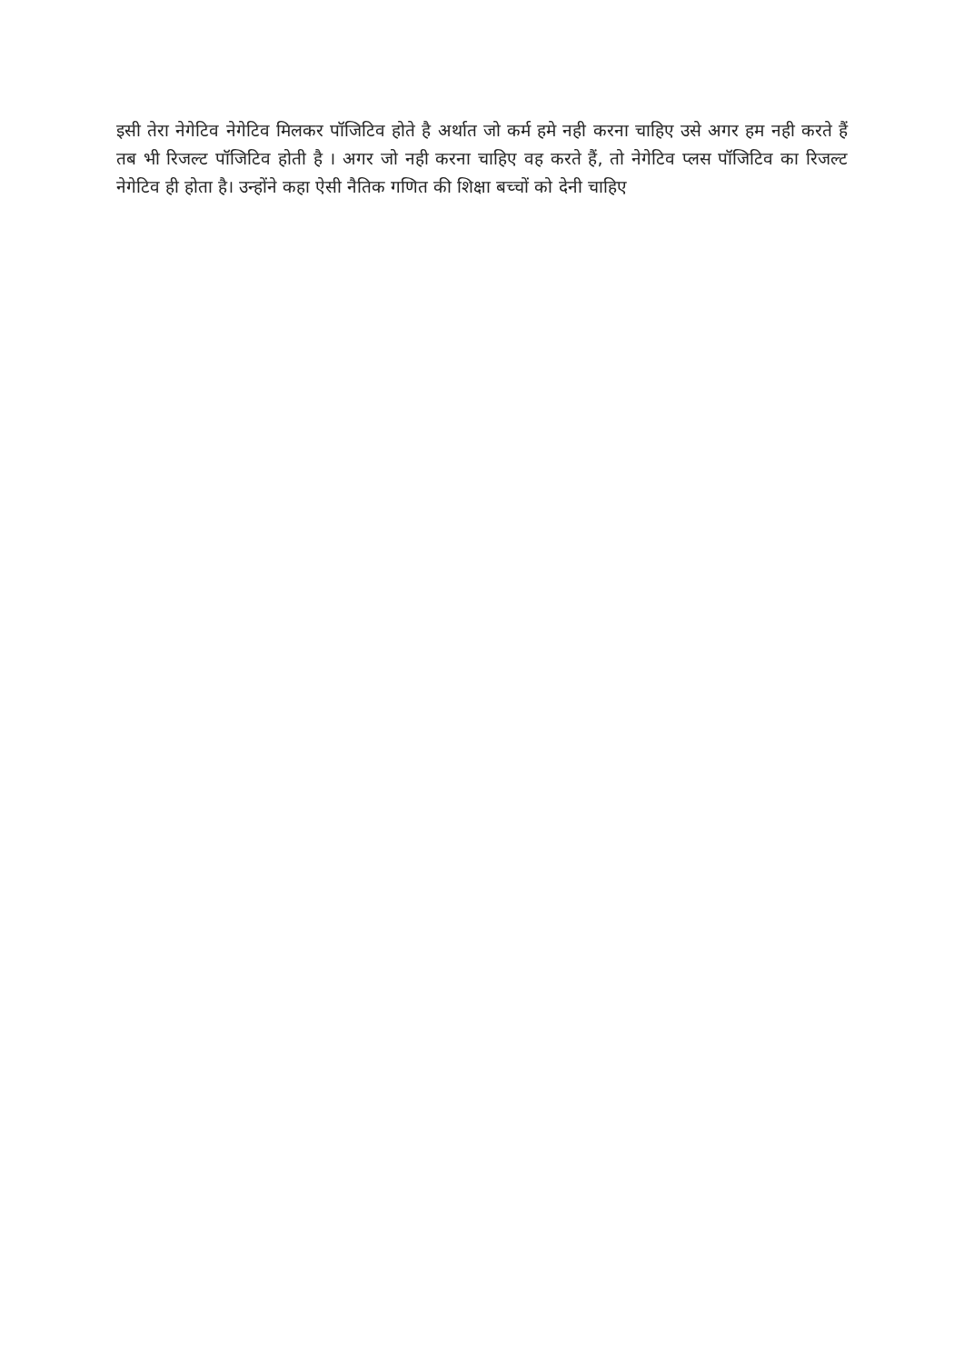इसी तेरा नेगेटिव नेगेटिव मिलकर पॉजिटिव होते है अर्थात जो कर्म हमे नही करना चाहिए उसे अगर हम नही करते हैं तब भी रिजल्ट पॉजिटिव होती है । अगर जो नही करना चाहिए वह करते हैं, तो नेगेटिव प्लस पॉजिटिव का रिजल्ट नेगेटिव ही होता है। उन्होंने कहा ऐसी नैतिक गणित की शिक्षा बच्चों को देनी चाहिए